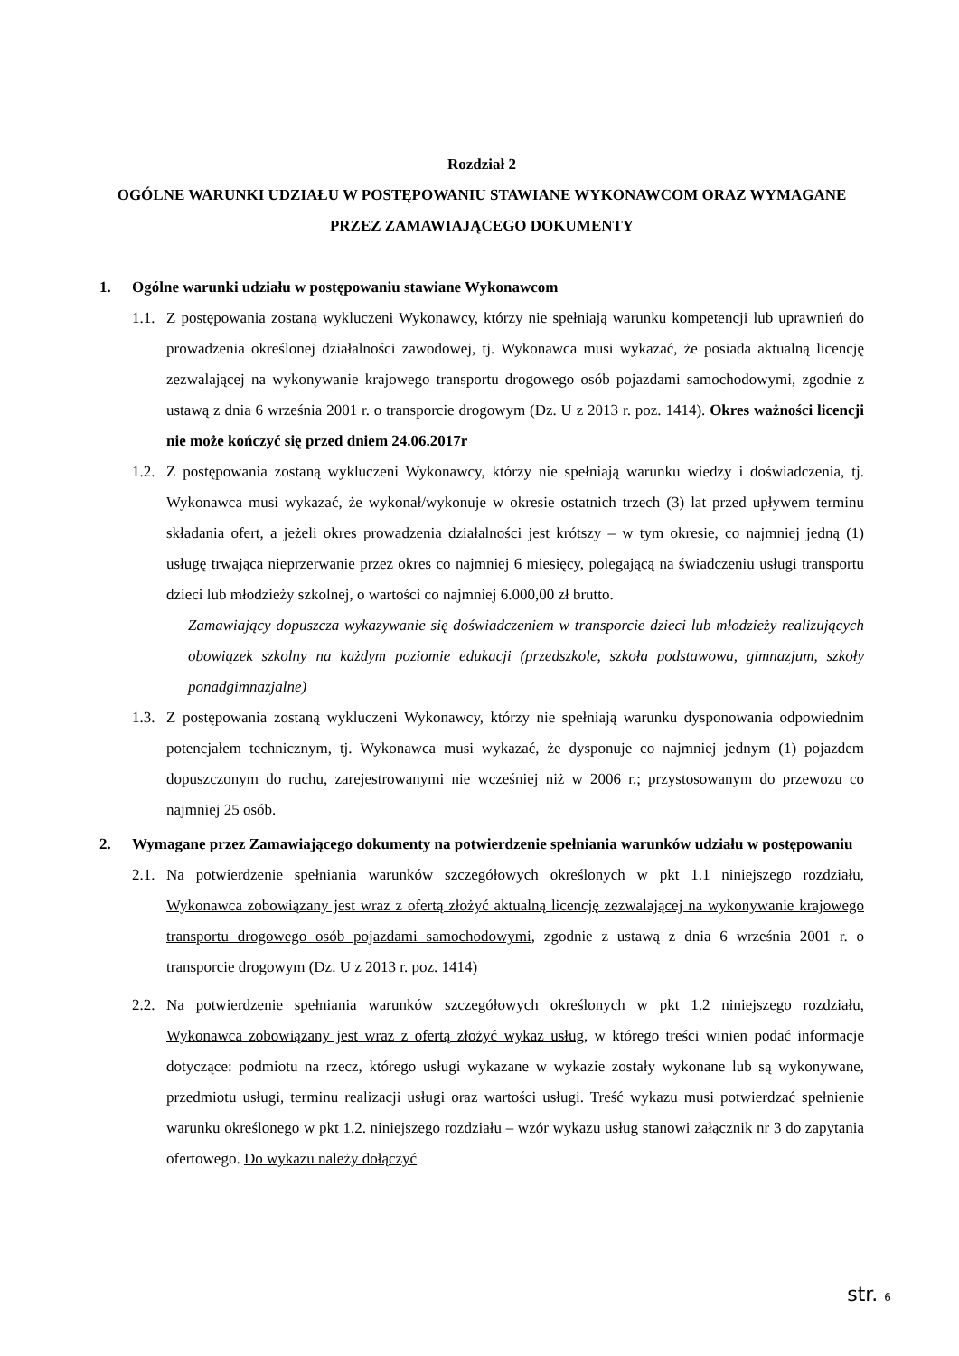Rozdział 2
OGÓLNE WARUNKI UDZIAŁU W POSTĘPOWANIU STAWIANE WYKONAWCOM ORAZ WYMAGANE PRZEZ ZAMAWIAJĄCEGO DOKUMENTY
1. Ogólne warunki udziału w postępowaniu stawiane Wykonawcom
1.1.
Z postępowania zostaną wykluczeni Wykonawcy, którzy nie spełniają warunku kompetencji lub uprawnień do prowadzenia określonej działalności zawodowej, tj. Wykonawca musi wykazać, że posiada aktualną licencję zezwalającej na wykonywanie krajowego transportu drogowego osób pojazdami samochodowymi, zgodnie z ustawą z dnia 6 września 2001 r. o transporcie drogowym (Dz. U z 2013 r. poz. 1414). Okres ważności licencji nie może kończyć się przed dniem 24.06.2017r
1.2.
Z postępowania zostaną wykluczeni Wykonawcy, którzy nie spełniają warunku wiedzy i doświadczenia, tj. Wykonawca musi wykazać, że wykonał/wykonuje w okresie ostatnich trzech (3) lat przed upływem terminu składania ofert, a jeżeli okres prowadzenia działalności jest krótszy – w tym okresie, co najmniej jedną (1) usługę trwająca nieprzerwanie przez okres co najmniej 6 miesięcy, polegającą na świadczeniu usługi transportu dzieci lub młodzieży szkolnej, o wartości co najmniej 6.000,00 zł brutto.
Zamawiający dopuszcza wykazywanie się doświadczeniem w transporcie dzieci lub młodzieży realizujących obowiązek szkolny na każdym poziomie edukacji (przedszkole, szkoła podstawowa, gimnazjum, szkoły ponadgimnazjalne)
1.3.
Z postępowania zostaną wykluczeni Wykonawcy, którzy nie spełniają warunku dysponowania odpowiednim potencjałem technicznym, tj. Wykonawca musi wykazać, że dysponuje co najmniej jednym (1) pojazdem dopuszczonym do ruchu, zarejestrowanymi nie wcześniej niż w 2006 r.; przystosowanym do przewozu co najmniej 25 osób.
2. Wymagane przez Zamawiającego dokumenty na potwierdzenie spełniania warunków udziału w postępowaniu
2.1.
Na potwierdzenie spełniania warunków szczegółowych określonych w pkt 1.1 niniejszego rozdziału, Wykonawca zobowiązany jest wraz z ofertą złożyć aktualną licencję zezwalającej na wykonywanie krajowego transportu drogowego osób pojazdami samochodowymi, zgodnie z ustawą z dnia 6 września 2001 r. o transporcie drogowym (Dz. U z 2013 r. poz. 1414)
2.2.
Na potwierdzenie spełniania warunków szczegółowych określonych w pkt 1.2 niniejszego rozdziału, Wykonawca zobowiązany jest wraz z ofertą złożyć wykaz usług, w którego treści winien podać informacje dotyczące: podmiotu na rzecz, którego usługi wykazane w wykazie zostały wykonane lub są wykonywane, przedmiotu usługi, terminu realizacji usługi oraz wartości usługi. Treść wykazu musi potwierdzać spełnienie warunku określonego w pkt 1.2. niniejszego rozdziału – wzór wykazu usług stanowi załącznik nr 3 do zapytania ofertowego. Do wykazu należy dołączyć
str. 6